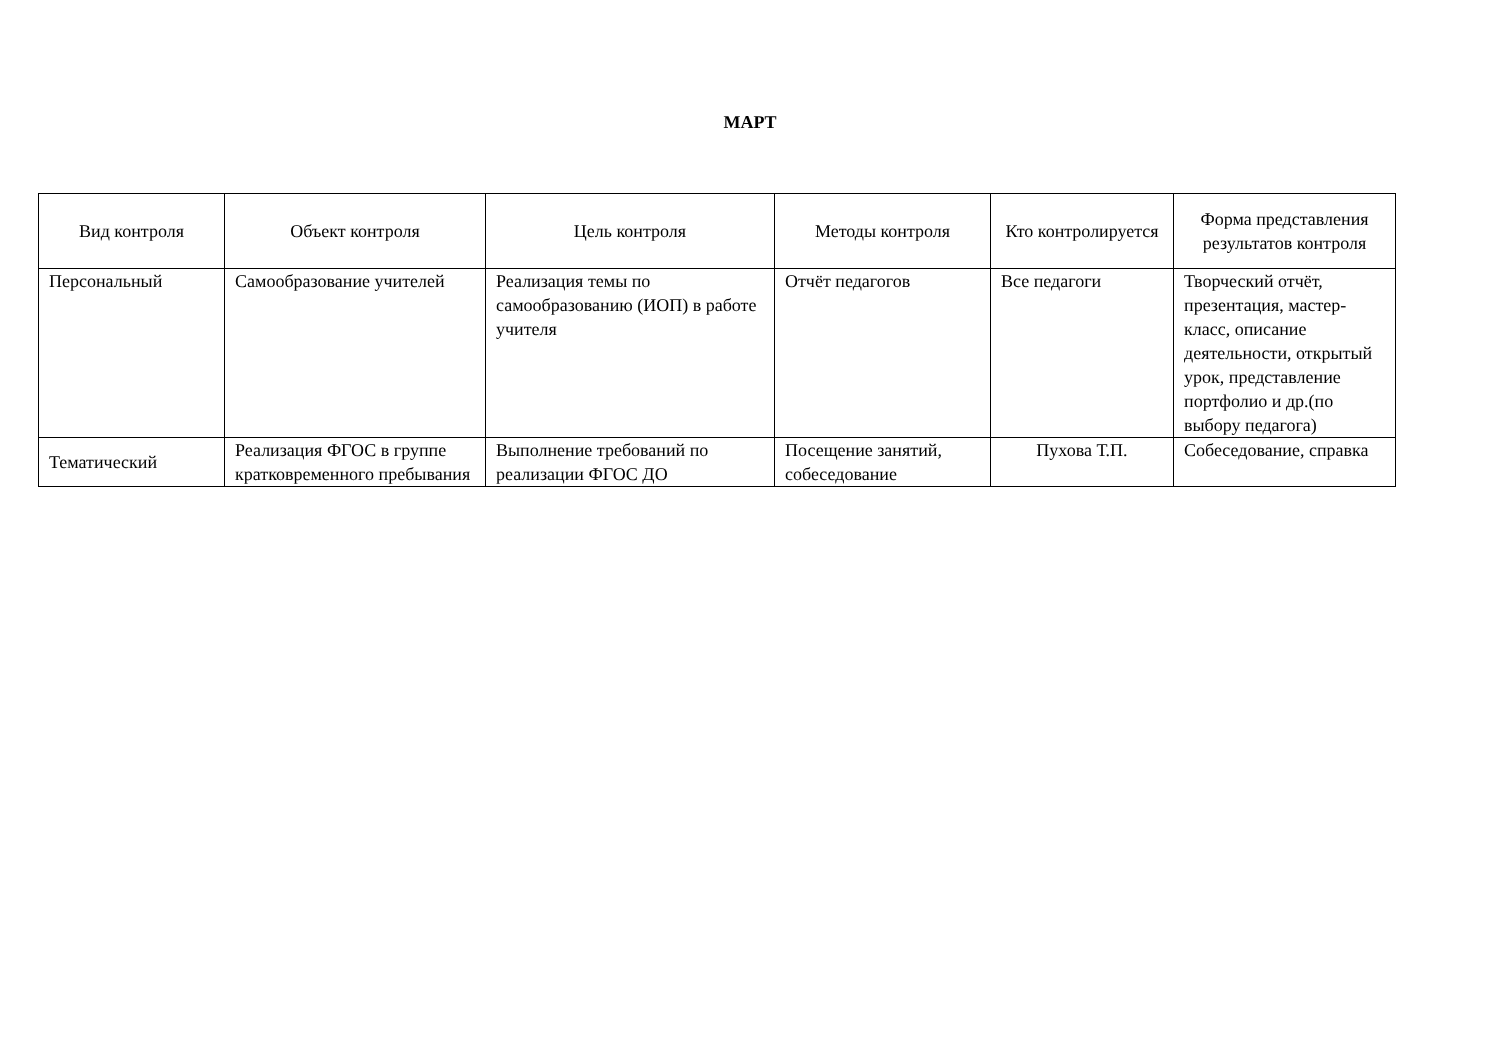МАРТ
| Вид контроля | Объект контроля | Цель контроля | Методы контроля | Кто контролируется | Форма представления результатов контроля |
| --- | --- | --- | --- | --- | --- |
| Персональный | Самообразование учителей | Реализация темы по самообразованию (ИОП) в работе учителя | Отчёт педагогов | Все педагоги | Творческий отчёт, презентация, мастер-класс, описание деятельности, открытый урок, представление портфолио и др.(по выбору педагога) |
| Тематический | Реализация ФГОС в группе кратковременного пребывания | Выполнение требований по реализации ФГОС ДО | Посещение занятий, собеседование | Пухова Т.П. | Собеседование, справка |